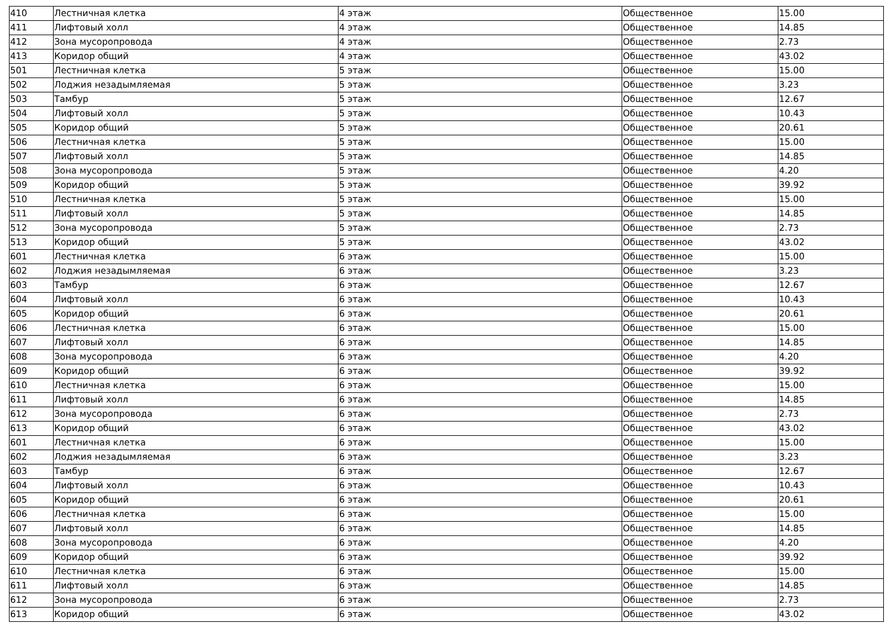| 410 | Лестничная клетка | 4 этаж | Общественное | 15.00 |
| 411 | Лифтовый холл | 4 этаж | Общественное | 14.85 |
| 412 | Зона мусоропровода | 4 этаж | Общественное | 2.73 |
| 413 | Коридор общий | 4 этаж | Общественное | 43.02 |
| 501 | Лестничная клетка | 5 этаж | Общественное | 15.00 |
| 502 | Лоджия незадымляемая | 5 этаж | Общественное | 3.23 |
| 503 | Тамбур | 5 этаж | Общественное | 12.67 |
| 504 | Лифтовый холл | 5 этаж | Общественное | 10.43 |
| 505 | Коридор общий | 5 этаж | Общественное | 20.61 |
| 506 | Лестничная клетка | 5 этаж | Общественное | 15.00 |
| 507 | Лифтовый холл | 5 этаж | Общественное | 14.85 |
| 508 | Зона мусоропровода | 5 этаж | Общественное | 4.20 |
| 509 | Коридор общий | 5 этаж | Общественное | 39.92 |
| 510 | Лестничная клетка | 5 этаж | Общественное | 15.00 |
| 511 | Лифтовый холл | 5 этаж | Общественное | 14.85 |
| 512 | Зона мусоропровода | 5 этаж | Общественное | 2.73 |
| 513 | Коридор общий | 5 этаж | Общественное | 43.02 |
| 601 | Лестничная клетка | 6 этаж | Общественное | 15.00 |
| 602 | Лоджия незадымляемая | 6 этаж | Общественное | 3.23 |
| 603 | Тамбур | 6 этаж | Общественное | 12.67 |
| 604 | Лифтовый холл | 6 этаж | Общественное | 10.43 |
| 605 | Коридор общий | 6 этаж | Общественное | 20.61 |
| 606 | Лестничная клетка | 6 этаж | Общественное | 15.00 |
| 607 | Лифтовый холл | 6 этаж | Общественное | 14.85 |
| 608 | Зона мусоропровода | 6 этаж | Общественное | 4.20 |
| 609 | Коридор общий | 6 этаж | Общественное | 39.92 |
| 610 | Лестничная клетка | 6 этаж | Общественное | 15.00 |
| 611 | Лифтовый холл | 6 этаж | Общественное | 14.85 |
| 612 | Зона мусоропровода | 6 этаж | Общественное | 2.73 |
| 613 | Коридор общий | 6 этаж | Общественное | 43.02 |
| 601 | Лестничная клетка | 6 этаж | Общественное | 15.00 |
| 602 | Лоджия незадымляемая | 6 этаж | Общественное | 3.23 |
| 603 | Тамбур | 6 этаж | Общественное | 12.67 |
| 604 | Лифтовый холл | 6 этаж | Общественное | 10.43 |
| 605 | Коридор общий | 6 этаж | Общественное | 20.61 |
| 606 | Лестничная клетка | 6 этаж | Общественное | 15.00 |
| 607 | Лифтовый холл | 6 этаж | Общественное | 14.85 |
| 608 | Зона мусоропровода | 6 этаж | Общественное | 4.20 |
| 609 | Коридор общий | 6 этаж | Общественное | 39.92 |
| 610 | Лестничная клетка | 6 этаж | Общественное | 15.00 |
| 611 | Лифтовый холл | 6 этаж | Общественное | 14.85 |
| 612 | Зона мусоропровода | 6 этаж | Общественное | 2.73 |
| 613 | Коридор общий | 6 этаж | Общественное | 43.02 |